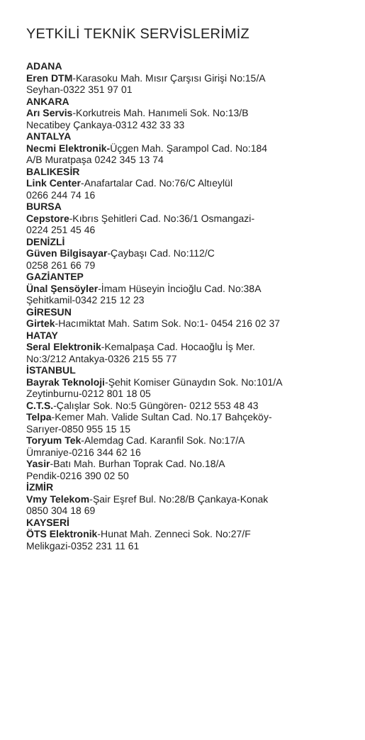YETKİLİ TEKNİK SERVİSLERİMİZ
ADANA
Eren DTM-Karasoku Mah. Mısır Çarşısı Girişi No:15/A
Seyhan-0322 351 97 01
ANKARA
Arı Servis-Korkutreis Mah. Hanımeli Sok. No:13/B
Necatibey Çankaya-0312 432 33 33
ANTALYA
Necmi Elektronik-Üçgen Mah. Şarampol Cad. No:184
A/B Muratpaşa 0242 345 13 74
BALIKESİR
Link Center-Anafartalar Cad. No:76/C Altıeylül
0266 244 74 16
BURSA
Cepstore-Kıbrıs Şehitleri Cad. No:36/1 Osmangazi-
0224 251 45 46
DENİZLİ
Güven Bilgisayar-Çaybaşı Cad. No:112/C
0258 261 66 79
GAZİANTEP
Ünal Şensöyler-İmam Hüseyin İncioğlu Cad. No:38A
Şehitkamil-0342 215 12 23
GİRESUN
Girtek-Hacımiktat Mah. Satım Sok. No:1- 0454 216 02 37
HATAY
Seral Elektronik-Kemalpaşa Cad. Hocaoğlu İş Mer.
No:3/212 Antakya-0326 215 55 77
İSTANBUL
Bayrak Teknoloji-Şehit Komiser Günaydın Sok. No:101/A
Zeytinburnu-0212 801 18 05
C.T.S.-Çalışlar Sok. No:5 Güngören- 0212 553 48 43
Telpa-Kemer Mah. Valide Sultan Cad. No.17 Bahçeköy-
Sarıyer-0850 955 15 15
Toryum Tek-Alemdag Cad. Karanfil Sok. No:17/A
Ümraniye-0216 344 62 16
Yasir-Batı Mah. Burhan Toprak Cad. No.18/A
Pendik-0216 390 02 50
İZMİR
Vmy Telekom-Şair Eşref Bul. No:28/B Çankaya-Konak
0850 304 18 69
KAYSERİ
ÖTS Elektronik-Hunat Mah. Zenneci Sok. No:27/F
Melikgazi-0352 231 11 61